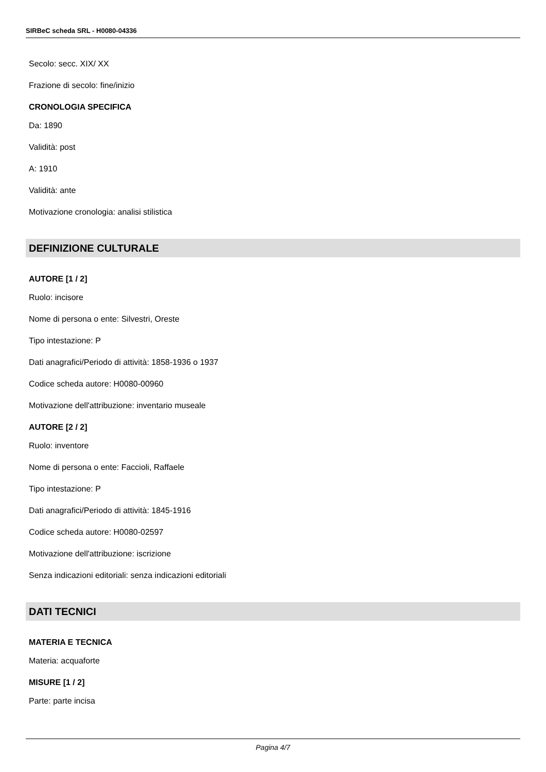SIRBeC scheda SRL - H0080-04336
Secolo: secc. XIX/ XX
Frazione di secolo: fine/inizio
CRONOLOGIA SPECIFICA
Da: 1890
Validità: post
A: 1910
Validità: ante
Motivazione cronologia: analisi stilistica
DEFINIZIONE CULTURALE
AUTORE [1 / 2]
Ruolo: incisore
Nome di persona o ente: Silvestri, Oreste
Tipo intestazione: P
Dati anagrafici/Periodo di attività: 1858-1936 o 1937
Codice scheda autore: H0080-00960
Motivazione dell'attribuzione: inventario museale
AUTORE [2 / 2]
Ruolo: inventore
Nome di persona o ente: Faccioli, Raffaele
Tipo intestazione: P
Dati anagrafici/Periodo di attività: 1845-1916
Codice scheda autore: H0080-02597
Motivazione dell'attribuzione: iscrizione
Senza indicazioni editoriali: senza indicazioni editoriali
DATI TECNICI
MATERIA E TECNICA
Materia: acquaforte
MISURE [1 / 2]
Parte: parte incisa
Pagina 4/7